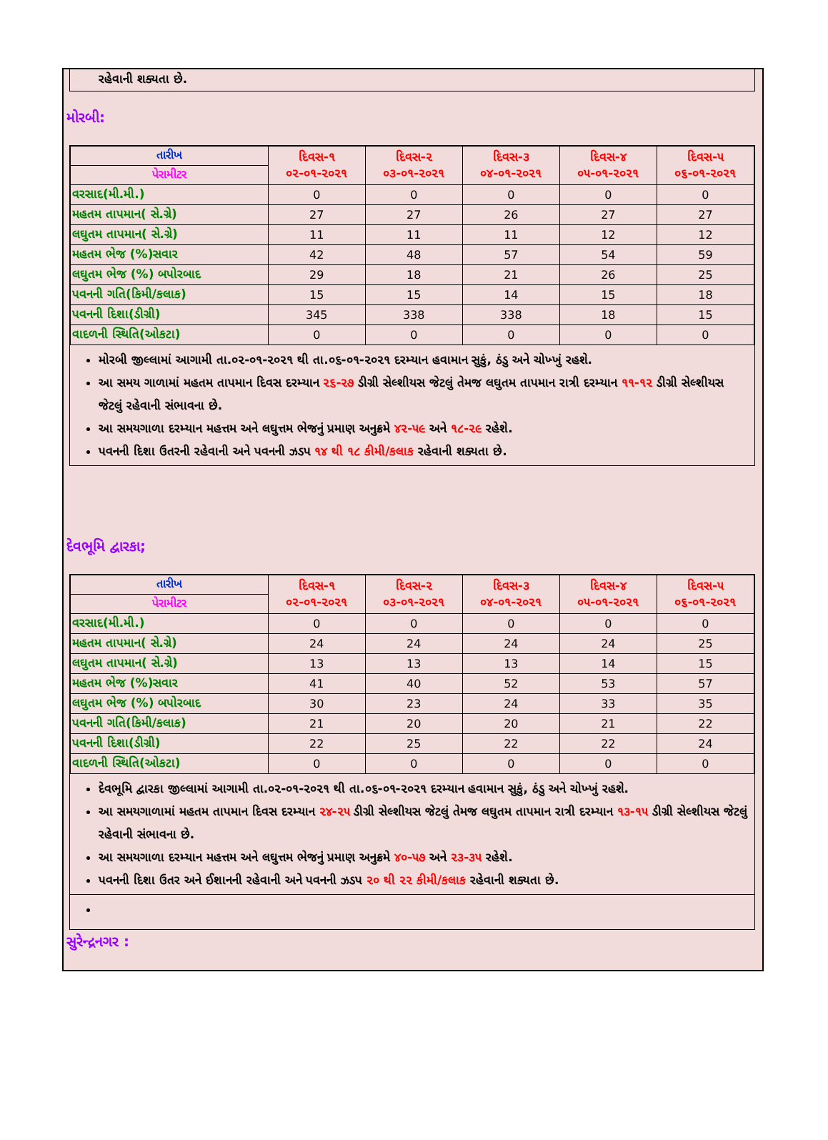રહેવાની શક્યતા છે.
મોરબી:
| તારીખ | દિવસ-૧ ૦૨-૦૧-૨૦૨૧ | દિવસ-૨ ૦૩-૦૧-૨૦૨૧ | દિવસ-૩ ૦૪-૦૧-૨૦૨૧ | દિવસ-૪ ૦૫-૦૧-૨૦૨૧ | દિવસ-૫ ૦૬-૦૧-૨૦૨૧ |
| --- | --- | --- | --- | --- | --- |
| પેરામીટર | | | | | |
| વરસાદ(મી.મી.) | 0 | 0 | 0 | 0 | 0 |
| મહતમ તાપમાન( સે.ગ્રે) | 27 | 27 | 26 | 27 | 27 |
| લઘુતમ તાપમાન( સે.ગ્રે) | 11 | 11 | 11 | 12 | 12 |
| મહતમ ભેજ (%)સવાર | 42 | 48 | 57 | 54 | 59 |
| લઘુતમ ભેજ (%) બપોરબાદ | 29 | 18 | 21 | 26 | 25 |
| પવનની ગતિ(કિમી/કલાક) | 15 | 15 | 14 | 15 | 18 |
| પવનની દિશા(ડીગ્રી) | 345 | 338 | 338 | 18 | 15 |
| વાદળની સ્થિતિ(ઓકટા) | 0 | 0 | 0 | 0 | 0 |
મોરબી જીલ્લામાં આગામી તા.૦૨-૦૧-૨૦૨૧ થી તા.૦૬-૦૧-૨૦૨૧ દરમ્યાન હવામાન સુકું, ઠંડુ અને ચોખ્ખું રહશે.
આ સમય ગાળામાં મહતમ તાપમાન દિવસ દરમ્યાન ૨૬-૨૭ ડીગ્રી સેલ્શીયસ જેટલું તેમજ લઘુતમ તાપમાન રાત્રી દરમ્યાન ૧૧-૧૨ ડીગ્રી સેલ્શીયસ જેટલું રહેવાની સંભાવના છે.
આ સમયગાળા દરમ્યાન મહત્તમ અને લઘુત્તમ ભેજનું પ્રમાણ અનુક્રમે ૪૨-૫૯ અને ૧૮-૨૯ રહેશે.
પવનની દિશા ઉતરની રહેવાની અને પવનની ઝડપ ૧૪ થી ૧૮ કીમી/કલાક રહેવાની શક્યતા છે.
દેવભૂમિ દ્વારકા;
| તારીખ | દિવસ-૧ ૦૨-૦૧-૨૦૨૧ | દિવસ-૨ ૦૩-૦૧-૨૦૨૧ | દિવસ-૩ ૦૪-૦૧-૨૦૨૧ | દિવસ-૪ ૦૫-૦૧-૨૦૨૧ | દિવસ-૫ ૦૬-૦૧-૨૦૨૧ |
| --- | --- | --- | --- | --- | --- |
| પેરામીટર | | | | | |
| વરસાદ(મી.મી.) | 0 | 0 | 0 | 0 | 0 |
| મહતમ તાપમાન( સે.ગ્રે) | 24 | 24 | 24 | 24 | 25 |
| લઘુતમ તાપમાન( સે.ગ્રે) | 13 | 13 | 13 | 14 | 15 |
| મહતમ ભેજ (%)સવાર | 41 | 40 | 52 | 53 | 57 |
| લઘુતમ ભેજ (%) બપોરબાદ | 30 | 23 | 24 | 33 | 35 |
| પવનની ગતિ(કિમી/કલાક) | 21 | 20 | 20 | 21 | 22 |
| પવનની દિશા(ડીગ્રી) | 22 | 25 | 22 | 22 | 24 |
| વાદળની સ્થિતિ(ઓકટા) | 0 | 0 | 0 | 0 | 0 |
દેવભૂમિ દ્વારકા જીલ્લામાં આગામી તા.૦૨-૦૧-૨૦૨૧ થી તા.૦૬-૦૧-૨૦૨૧ દરમ્યાન હવામાન સુકું, ઠંડુ અને ચોખ્ખું રહશે.
આ સમયગાળામાં મહતમ તાપમાન દિવસ દરમ્યાન ૨૪-૨૫ ડીગ્રી સેલ્શીયસ જેટલું તેમજ લઘુતમ તાપમાન રાત્રી દરમ્યાન ૧૩-૧૫ ડીગ્રી સેલ્શીયસ જેટલું રહેવાની સંભાવના છે.
આ સમયગાળા દરમ્યાન મહત્તમ અને લઘુત્તમ ભેજનું પ્રમાણ અનુક્રમે ૪૦-૫૭ અને ૨૩-૩૫ રહેશે.
પવનની દિશા ઉતર અને ઈશાનની રહેવાની અને પવનની ઝડપ ૨૦ થી ૨૨ કીમી/કલાક રહેવાની શક્યતા છે.
સુરેન્દ્રનગર :